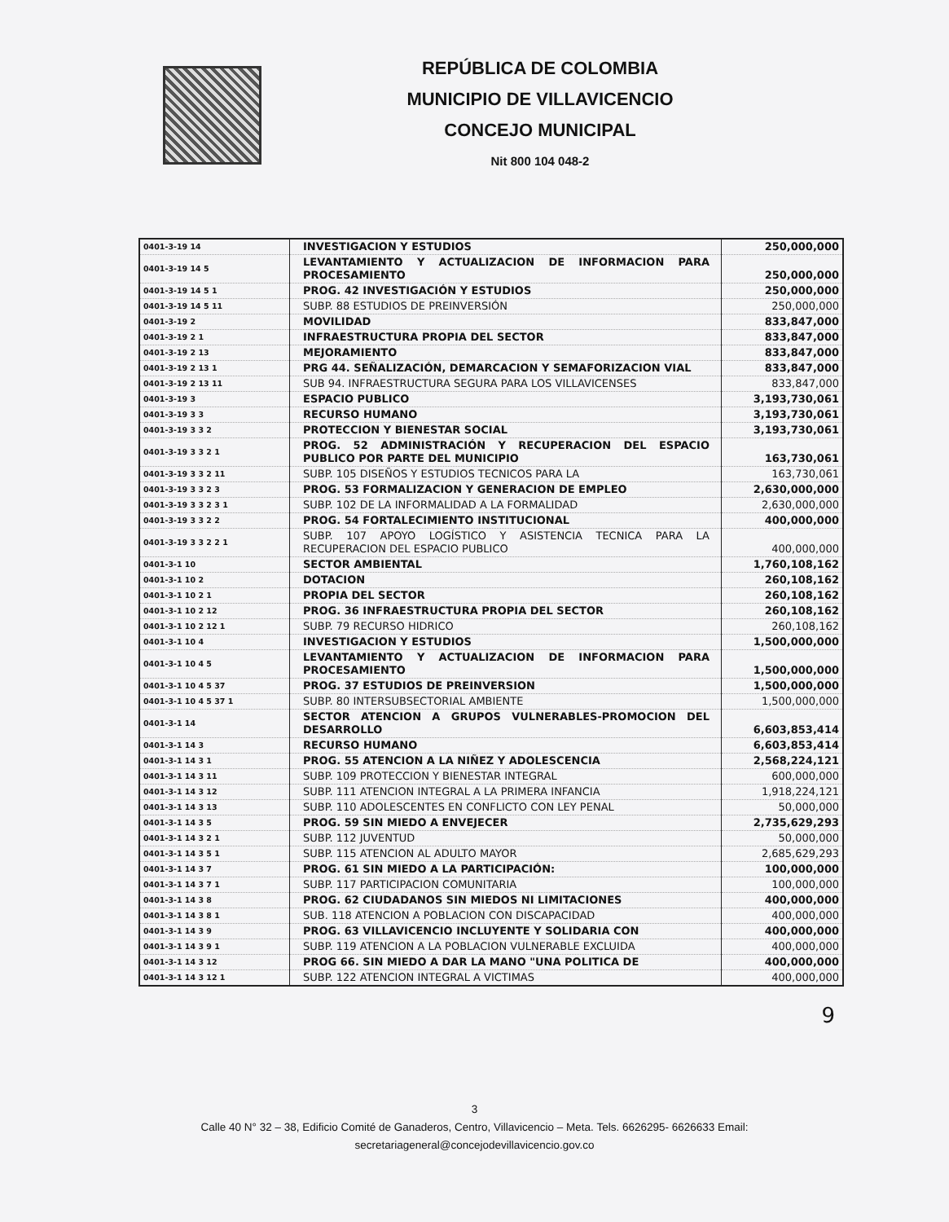REPÚBLICA DE COLOMBIA
MUNICIPIO DE VILLAVICENCIO
CONCEJO MUNICIPAL
Nit 800 104 048-2
| 0401-3-19 14 | INVESTIGACION Y ESTUDIOS | 250,000,000 |
| 0401-3-19 14 5 | LEVANTAMIENTO Y ACTUALIZACION DE INFORMACION PARA PROCESAMIENTO | 250,000,000 |
| 0401-3-19 14 5 1 | PROG. 42 INVESTIGACIÓN Y ESTUDIOS | 250,000,000 |
| 0401-3-19 14 5 11 | SUBP. 88 ESTUDIOS DE PREINVERSIÓN | 250,000,000 |
| 0401-3-19 2 | MOVILIDAD | 833,847,000 |
| 0401-3-19 2 1 | INFRAESTRUCTURA PROPIA DEL SECTOR | 833,847,000 |
| 0401-3-19 2 13 | MEJORAMIENTO | 833,847,000 |
| 0401-3-19 2 13 1 | PRG 44. SEÑALIZACIÓN, DEMARCACION Y SEMAFORIZACION VIAL | 833,847,000 |
| 0401-3-19 2 13 11 | SUB 94. INFRAESTRUCTURA SEGURA PARA LOS VILLAVICENSES | 833,847,000 |
| 0401-3-19 3 | ESPACIO PUBLICO | 3,193,730,061 |
| 0401-3-19 3 3 | RECURSO HUMANO | 3,193,730,061 |
| 0401-3-19 3 3 2 | PROTECCION Y BIENESTAR SOCIAL | 3,193,730,061 |
| 0401-3-19 3 3 2 1 | PROG. 52 ADMINISTRACIÓN Y RECUPERACION DEL ESPACIO PUBLICO POR PARTE DEL MUNICIPIO | 163,730,061 |
| 0401-3-19 3 3 2 11 | SUBP. 105 DISEÑOS Y ESTUDIOS TECNICOS PARA LA | 163,730,061 |
| 0401-3-19 3 3 2 3 | PROG. 53 FORMALIZACION Y GENERACION DE EMPLEO | 2,630,000,000 |
| 0401-3-19 3 3 2 3 1 | SUBP. 102 DE LA INFORMALIDAD A LA FORMALIDAD | 2,630,000,000 |
| 0401-3-19 3 3 2 2 | PROG. 54 FORTALECIMIENTO INSTITUCIONAL | 400,000,000 |
| 0401-3-19 3 3 2 2 1 | SUBP. 107 APOYO LOGÍSTICO Y ASISTENCIA TECNICA PARA LA RECUPERACION DEL ESPACIO PUBLICO | 400,000,000 |
| 0401-3-1 10 | SECTOR AMBIENTAL | 1,760,108,162 |
| 0401-3-1 10 2 | DOTACION | 260,108,162 |
| 0401-3-1 10 2 1 | PROPIA DEL SECTOR | 260,108,162 |
| 0401-3-1 10 2 12 | PROG. 36 INFRAESTRUCTURA PROPIA DEL SECTOR | 260,108,162 |
| 0401-3-1 10 2 12 1 | SUBP. 79 RECURSO HIDRICO | 260,108,162 |
| 0401-3-1 10 4 | INVESTIGACION Y ESTUDIOS | 1,500,000,000 |
| 0401-3-1 10 4 5 | LEVANTAMIENTO Y ACTUALIZACION DE INFORMACION PARA PROCESAMIENTO | 1,500,000,000 |
| 0401-3-1 10 4 5 37 | PROG. 37 ESTUDIOS DE PREINVERSION | 1,500,000,000 |
| 0401-3-1 10 4 5 37 1 | SUBP. 80 INTERSUBSECTORIAL AMBIENTE | 1,500,000,000 |
| 0401-3-1 14 | SECTOR ATENCION A GRUPOS VULNERABLES-PROMOCION DEL DESARROLLO | 6,603,853,414 |
| 0401-3-1 14 3 | RECURSO HUMANO | 6,603,853,414 |
| 0401-3-1 14 3 1 | PROG. 55 ATENCION A LA NIÑEZ Y ADOLESCENCIA | 2,568,224,121 |
| 0401-3-1 14 3 11 | SUBP. 109 PROTECCION Y BIENESTAR INTEGRAL | 600,000,000 |
| 0401-3-1 14 3 12 | SUBP. 111 ATENCION INTEGRAL A LA PRIMERA INFANCIA | 1,918,224,121 |
| 0401-3-1 14 3 13 | SUBP. 110 ADOLESCENTES EN CONFLICTO CON LEY PENAL | 50,000,000 |
| 0401-3-1 14 3 5 | PROG. 59 SIN MIEDO A ENVEJECER | 2,735,629,293 |
| 0401-3-1 14 3 2 1 | SUBP. 112 JUVENTUD | 50,000,000 |
| 0401-3-1 14 3 5 1 | SUBP. 115 ATENCION AL ADULTO MAYOR | 2,685,629,293 |
| 0401-3-1 14 3 7 | PROG. 61 SIN MIEDO A LA PARTICIPACIÓN: | 100,000,000 |
| 0401-3-1 14 3 7 1 | SUBP. 117 PARTICIPACION COMUNITARIA | 100,000,000 |
| 0401-3-1 14 3 8 | PROG. 62 CIUDADANOS SIN MIEDOS NI LIMITACIONES | 400,000,000 |
| 0401-3-1 14 3 8 1 | SUB. 118 ATENCION A POBLACION CON DISCAPACIDAD | 400,000,000 |
| 0401-3-1 14 3 9 | PROG. 63 VILLAVICENCIO INCLUYENTE Y SOLIDARIA CON | 400,000,000 |
| 0401-3-1 14 3 9 1 | SUBP. 119 ATENCION A LA POBLACION VULNERABLE EXCLUIDA | 400,000,000 |
| 0401-3-1 14 3 12 | PROG 66. SIN MIEDO A DAR LA MANO "UNA POLITICA DE | 400,000,000 |
| 0401-3-1 14 3 12 1 | SUBP. 122 ATENCION INTEGRAL A VICTIMAS | 400,000,000 |
9
3
Calle 40 N° 32 – 38, Edificio Comité de Ganaderos, Centro, Villavicencio – Meta. Tels. 6626295- 6626633 Email:
secretariageneral@concejodevillavicencio.gov.co